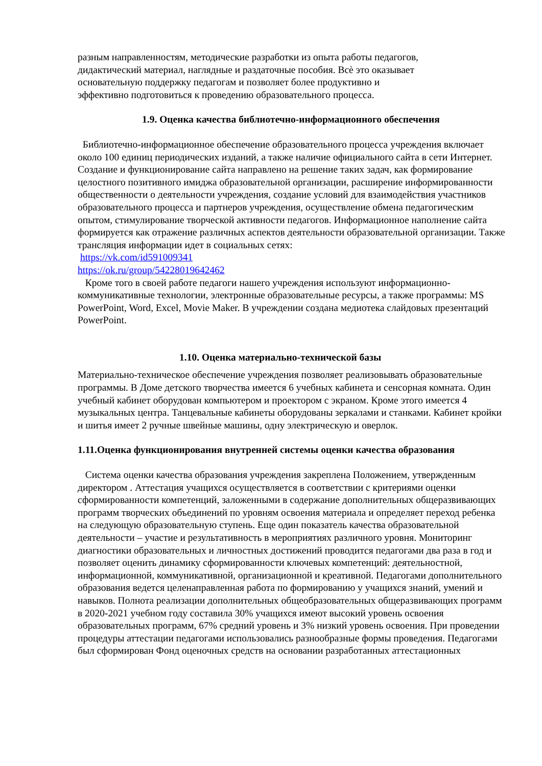разным направленностям, методические разработки из опыта работы педагогов,
дидактический материал, наглядные и раздаточные пособия. Всѐ это оказывает
основательную поддержку педагогам и позволяет более продуктивно и
эффективно подготовиться к проведению образовательного процесса.
1.9. Оценка качества библиотечно-информационного обеспечения
Библиотечно-информационное обеспечение образовательного процесса учреждения включает около 100 единиц периодических изданий, а также наличие официального сайта в сети Интернет. Создание и функционирование сайта направлено на решение таких задач, как формирование целостного позитивного имиджа образовательной организации, расширение информированности общественности о деятельности учреждения, создание условий для взаимодействия участников образовательного процесса и партнеров учреждения, осуществление обмена педагогическим опытом, стимулирование творческой активности педагогов. Информационное наполнение сайта формируется как отражение различных аспектов деятельности образовательной организации. Также трансляция информации идет в социальных сетях:
https://vk.com/id591009341
https://ok.ru/group/54228019642462
Кроме того в своей работе педагоги нашего учреждения используют информационно-коммуникативные технологии, электронные образовательные ресурсы, а также программы: MS PowerPoint, Word, Excel, Movie Maker. В учреждении создана медиотека слайдовых презентаций PowerPoint.
1.10. Оценка материально-технической базы
Материально-техническое обеспечение учреждения позволяет реализовывать образовательные программы. В Доме детского творчества имеется 6 учебных кабинета и сенсорная комната. Один учебный кабинет оборудован компьютером и проектором с экраном. Кроме этого имеется 4 музыкальных центра. Танцевальные кабинеты оборудованы зеркалами и станками. Кабинет кройки и шитья имеет 2 ручные швейные машины, одну электрическую и оверлок.
1.11.Оценка функционирования внутренней системы оценки качества образования
Система оценки качества образования учреждения закреплена Положением, утвержденным директором . Аттестация учащихся осуществляется в соответствии с критериями оценки сформированности компетенций, заложенными в содержание дополнительных общеразвивающих программ творческих объединений по уровням освоения материала и определяет переход ребенка на следующую образовательную ступень. Еще один показатель качества образовательной деятельности – участие и результативность в мероприятиях различного уровня. Мониторинг диагностики образовательных и личностных достижений проводится педагогами два раза в год и позволяет оценить динамику сформированности ключевых компетенций: деятельностной, информационной, коммуникативной, организационной и креативной. Педагогами дополнительного образования ведется целенаправленная работа по формированию у учащихся знаний, умений и навыков. Полнота реализации дополнительных общеобразовательных общеразвивающих программ в 2020-2021 учебном году составила 30% учащихся имеют высокий уровень освоения образовательных программ, 67% средний уровень и 3% низкий уровень освоения. При проведении процедуры аттестации педагогами использовались разнообразные формы проведения. Педагогами был сформирован Фонд оценочных средств на основании разработанных аттестационных